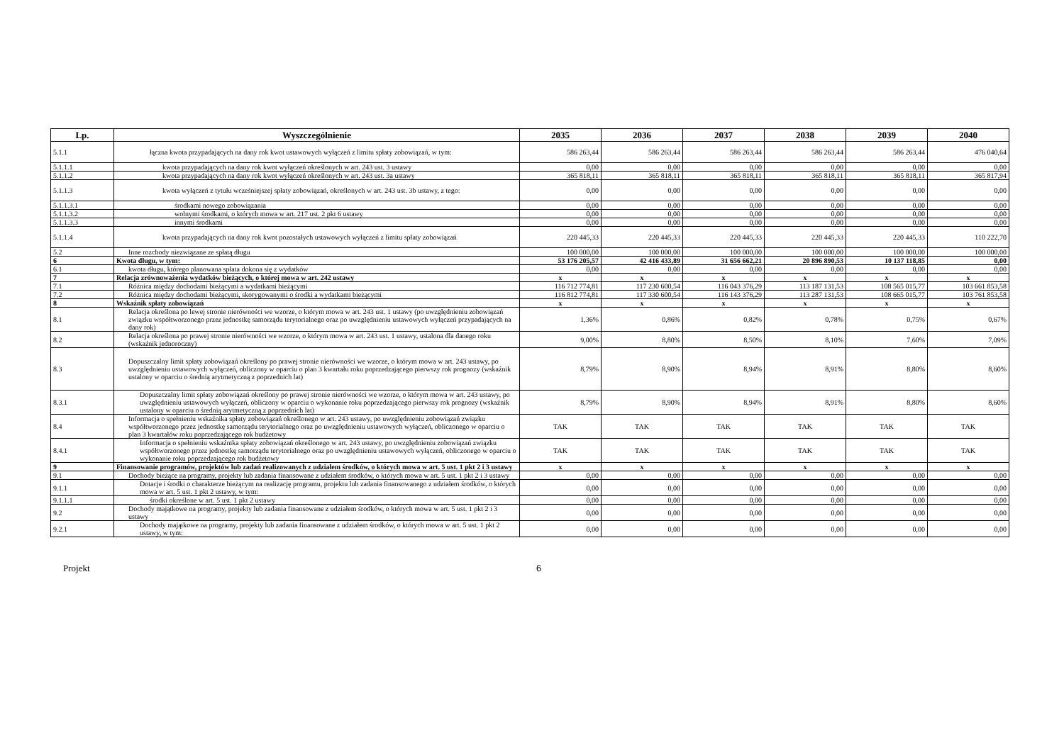| Lp. | Wyszczególnienie | 2035 | 2036 | 2037 | 2038 | 2039 | 2040 |
| --- | --- | --- | --- | --- | --- | --- | --- |
| 5.1.1 | łączna kwota przypadających na dany rok kwot ustawowych wyłączeń z limitu spłaty zobowiązań, w tym: | 586 263,44 | 586 263,44 | 586 263,44 | 586 263,44 | 586 263,44 | 476 040,64 |
| 5.1.1.1 | kwota przypadających na dany rok kwot wyłączeń określonych w art. 243 ust. 3 ustawy | 0,00 | 0,00 | 0,00 | 0,00 | 0,00 | 0,00 |
| 5.1.1.2 | kwota przypadających na dany rok kwot wyłączeń określonych w art. 243 ust. 3a ustawy | 365 818,11 | 365 818,11 | 365 818,11 | 365 818,11 | 365 818,11 | 365 817,94 |
| 5.1.1.3 | kwota wyłączeń z tytułu wcześniejszej spłaty zobowiązań, określonych w art. 243 ust. 3b ustawy, z tego: | 0,00 | 0,00 | 0,00 | 0,00 | 0,00 | 0,00 |
| 5.1.1.3.1 | środkami nowego zobowiązania | 0,00 | 0,00 | 0,00 | 0,00 | 0,00 | 0,00 |
| 5.1.1.3.2 | wolnymi środkami, o których mowa w art. 217 ust. 2 pkt 6 ustawy | 0,00 | 0,00 | 0,00 | 0,00 | 0,00 | 0,00 |
| 5.1.1.3.3 | innymi środkami | 0,00 | 0,00 | 0,00 | 0,00 | 0,00 | 0,00 |
| 5.1.1.4 | kwota przypadających na dany rok kwot pozostałych ustawowych wyłączeń z limitu spłaty zobowiązań | 220 445,33 | 220 445,33 | 220 445,33 | 220 445,33 | 220 445,33 | 110 222,70 |
| 5.2 | Inne rozchody niezwiązane ze spłatą długu | 100 000,00 | 100 000,00 | 100 000,00 | 100 000,00 | 100 000,00 | 100 000,00 |
| 6 | Kwota długu, w tym: | 53 176 205,57 | 42 416 433,89 | 31 656 662,21 | 20 896 890,53 | 10 137 118,85 | 0,00 |
| 6.1 | kwota długu, którego planowana spłata dokona się z wydatków | 0,00 | 0,00 | 0,00 | 0,00 | 0,00 | 0,00 |
| 7 | Relacja zrównoważenia wydatków bieżących, o której mowa w art. 242 ustawy | x | x | x | x | x | x |
| 7.1 | Różnica między dochodami bieżącymi a wydatkami bieżącymi | 116 712 774,81 | 117 230 600,54 | 116 043 376,29 | 113 187 131,53 | 108 565 015,77 | 103 661 853,58 |
| 7.2 | Różnica między dochodami bieżącymi, skorygowanymi o środki a wydatkami bieżącymi | 116 812 774,81 | 117 330 600,54 | 116 143 376,29 | 113 287 131,53 | 108 665 015,77 | 103 761 853,58 |
| 8 | Wskaźnik spłaty zobowiązań | x | x | x | x | x | x |
| 8.1 | Relacja określona po lewej stronie nierówności we wzorze, o którym mowa w art. 243 ust. 1 ustawy (po uwzględnieniu zobowiązań związku współtworzonego przez jednostkę samorządu terytorialnego oraz po uwzględnieniu ustawowych wyłączeń przypadających na dany rok) | 1,36% | 0,86% | 0,82% | 0,78% | 0,75% | 0,67% |
| 8.2 | Relacja określona po prawej stronie nierówności we wzorze, o którym mowa w art. 243 ust. 1 ustawy, ustalona dla danego roku (wskaźnik jednoroczny) | 9,00% | 8,80% | 8,50% | 8,10% | 7,60% | 7,09% |
| 8.3 | Dopuszczalny limit spłaty zobowiązań określony po prawej stronie nierówności we wzorze, o którym mowa w art. 243 ustawy, po uwzględnieniu ustawowych wyłączeń, obliczony w oparciu o plan 3 kwartału roku poprzedzającego pierwszy rok prognozy (wskaźnik ustalony w oparciu o średnią arytmetyczną z poprzednich lat) | 8,79% | 8,90% | 8,94% | 8,91% | 8,80% | 8,60% |
| 8.3.1 | Dopuszczalny limit spłaty zobowiązań określony po prawej stronie nierówności we wzorze, o którym mowa w art. 243 ustawy, po uwzględnieniu ustawowych wyłączeń, obliczony w oparciu o wykonanie roku poprzedzającego pierwszy rok prognozy (wskaźnik ustalony w oparciu o średnią arytmetyczną z poprzednich lat) | 8,79% | 8,90% | 8,94% | 8,91% | 8,80% | 8,60% |
| 8.4 | Informacja o spełnieniu wskaźnika spłaty zobowiązań określonego w art. 243 ustawy, po uwzględnieniu zobowiązań związku współtworzonego przez jednostkę samorządu terytorialnego oraz po uwzględnieniu ustawowych wyłączeń, obliczonego w oparciu o plan 3 kwartałów roku poprzedzającego rok budżetowy | TAK | TAK | TAK | TAK | TAK | TAK |
| 8.4.1 | Informacja o spełnieniu wskaźnika spłaty zobowiązań określonego w art. 243 ustawy, po uwzględnieniu zobowiązań związku współtworzonego przez jednostkę samorządu terytorialnego oraz po uwzględnieniu ustawowych wyłączeń, obliczonego w oparciu o wykonanie roku poprzedzającego rok budżetowy | TAK | TAK | TAK | TAK | TAK | TAK |
| 9 | Finansowanie programów, projektów lub zadań realizowanych z udziałem środków, o których mowa w art. 5 ust. 1 pkt 2 i 3 ustawy | x | x | x | x | x | x |
| 9.1 | Dochody bieżące na programy, projekty lub zadania finansowane z udziałem środków, o których mowa w art. 5 ust. 1 pkt 2 i 3 ustawy | 0,00 | 0,00 | 0,00 | 0,00 | 0,00 | 0,00 |
| 9.1.1 | Dotacje i środki o charakterze bieżącym na realizację programu, projektu lub zadania finansowanego z udziałem środków, o których mowa w art. 5 ust. 1 pkt 2 ustawy, w tym: | 0,00 | 0,00 | 0,00 | 0,00 | 0,00 | 0,00 |
| 9.1.1.1 | środki określone w art. 5 ust. 1 pkt 2 ustawy | 0,00 | 0,00 | 0,00 | 0,00 | 0,00 | 0,00 |
| 9.2 | Dochody majątkowe na programy, projekty lub zadania finansowane z udziałem środków, o których mowa w art. 5 ust. 1 pkt 2 i 3 ustawy | 0,00 | 0,00 | 0,00 | 0,00 | 0,00 | 0,00 |
| 9.2.1 | Dochody majątkowe na programy, projekty lub zadania finansowane z udziałem środków, o których mowa w art. 5 ust. 1 pkt 2 ustawy, w tym: | 0,00 | 0,00 | 0,00 | 0,00 | 0,00 | 0,00 |
Projekt 6